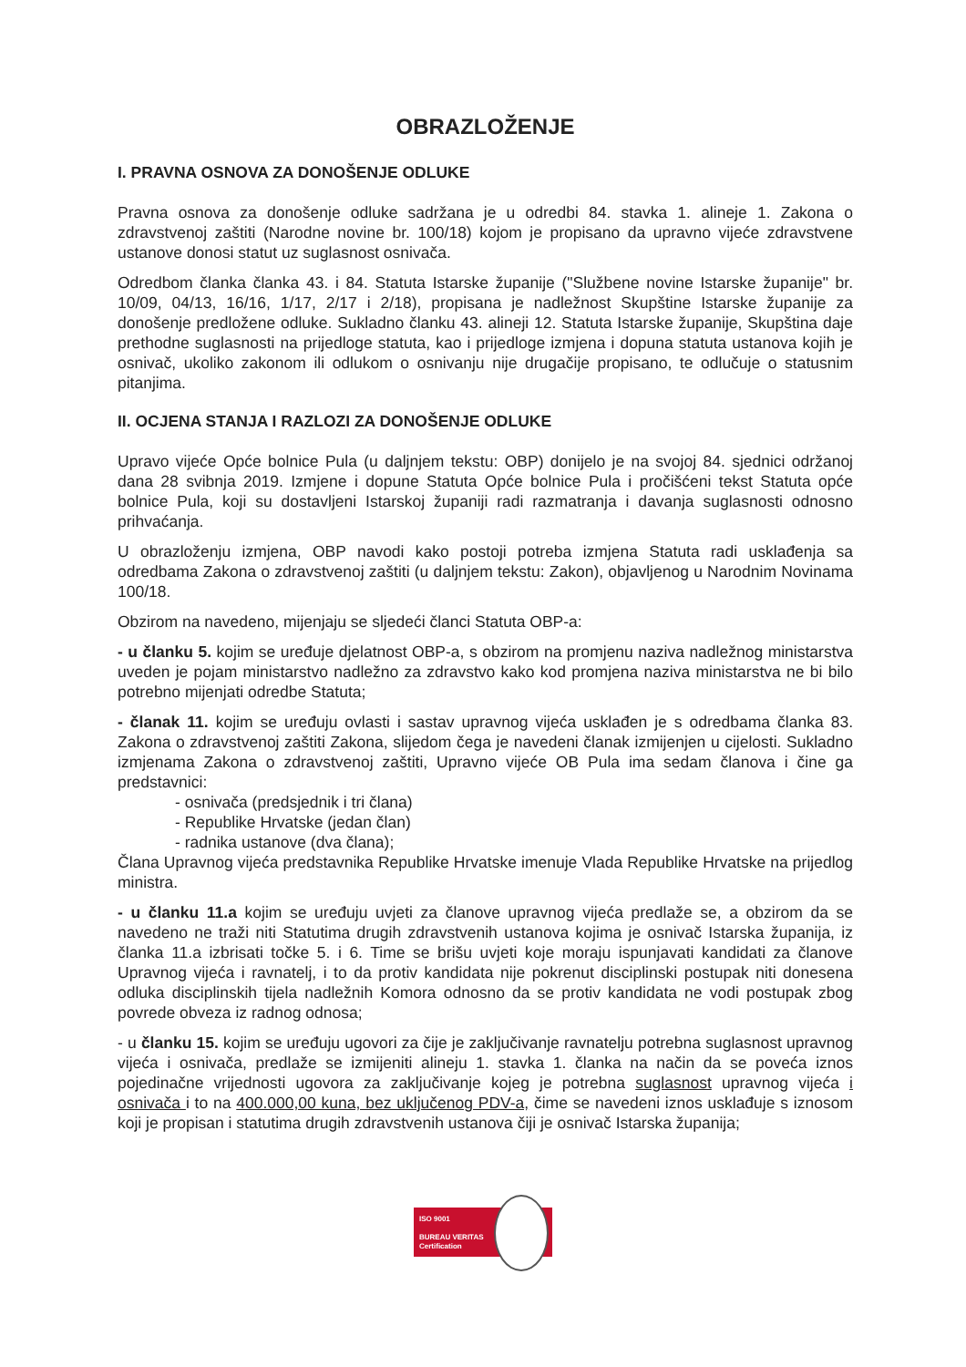OBRAZLOŽENJE
I. PRAVNA OSNOVA ZA DONOŠENJE ODLUKE
Pravna osnova za donošenje odluke sadržana je u odredbi 84. stavka 1. alineje 1. Zakona o zdravstvenoj zaštiti (Narodne novine br. 100/18) kojom je propisano da upravno vijeće zdravstvene ustanove donosi statut uz suglasnost osnivača.
Odredbom članka članka 43. i 84. Statuta Istarske županije ("Službene novine Istarske županije" br. 10/09, 04/13, 16/16, 1/17, 2/17 i 2/18), propisana je nadležnost Skupštine Istarske županije za donošenje predložene odluke. Sukladno članku 43. alineji 12. Statuta Istarske županije, Skupština daje prethodne suglasnosti na prijedloge statuta, kao i prijedloge izmjena i dopuna statuta ustanova kojih je osnivač, ukoliko zakonom ili odlukom o osnivanju nije drugačije propisano, te odlučuje o statusnim pitanjima.
II. OCJENA STANJA I RAZLOZI ZA DONOŠENJE ODLUKE
Upravo vijeće Opće bolnice Pula (u daljnjem tekstu: OBP) donijelo je na svojoj 84. sjednici održanoj dana 28 svibnja 2019. Izmjene i dopune Statuta Opće bolnice Pula i pročišćeni tekst Statuta opće bolnice Pula, koji su dostavljeni Istarskoj županiji radi razmatranja i davanja suglasnosti odnosno prihvaćanja.
U obrazloženju izmjena, OBP navodi kako postoji potreba izmjena Statuta radi usklađenja sa odredbama Zakona o zdravstvenoj zaštiti (u daljnjem tekstu: Zakon), objavljenog u Narodnim Novinama 100/18.
Obzirom na navedeno, mijenjaju se sljedeći članci Statuta OBP-a:
- u članku 5. kojim se uređuje djelatnost OBP-a, s obzirom na promjenu naziva nadležnog ministarstva uveden je pojam ministarstvo nadležno za zdravstvo kako kod promjena naziva ministarstva ne bi bilo potrebno mijenjati odredbe Statuta;
- članak 11. kojim se uređuju ovlasti i sastav upravnog vijeća usklađen je s odredbama članka 83. Zakona o zdravstvenoj zaštiti Zakona, slijedom čega je navedeni članak izmijenjen u cijelosti. Sukladno izmjenama Zakona o zdravstvenoj zaštiti, Upravno vijeće OB Pula ima sedam članova i čine ga predstavnici:
- osnivača (predsjednik i tri člana)
- Republike Hrvatske (jedan član)
- radnika ustanove (dva člana);
Člana Upravnog vijeća predstavnika Republike Hrvatske imenuje Vlada Republike Hrvatske na prijedlog ministra.
- u članku 11.a kojim se uređuju uvjeti za članove upravnog vijeća predlaže se, a obzirom da se navedeno ne traži niti Statutima drugih zdravstvenih ustanova kojima je osnivač Istarska županija, iz članka 11.a izbrisati točke 5. i 6. Time se brišu uvjeti koje moraju ispunjavati kandidati za članove Upravnog vijeća i ravnatelj, i to da protiv kandidata nije pokrenut disciplinski postupak niti donesena odluka disciplinskih tijela nadležnih Komora odnosno da se protiv kandidata ne vodi postupak zbog povrede obveza iz radnog odnosa;
- u članku 15. kojim se uređuju ugovori za čije je zaključivanje ravnatelju potrebna suglasnost upravnog vijeća i osnivača, predlaže se izmijeniti alineju 1. stavka 1. članka na način da se poveća iznos pojedinačne vrijednosti ugovora za zaključivanje kojeg je potrebna suglasnost upravnog vijeća i osnivača i to na 400.000,00 kuna, bez uključenog PDV-a, čime se navedeni iznos usklađuje s iznosom koji je propisan i statutima drugih zdravstvenih ustanova čiji je osnivač Istarska županija;
ISO 9001
BUREAU VERITAS
Certification